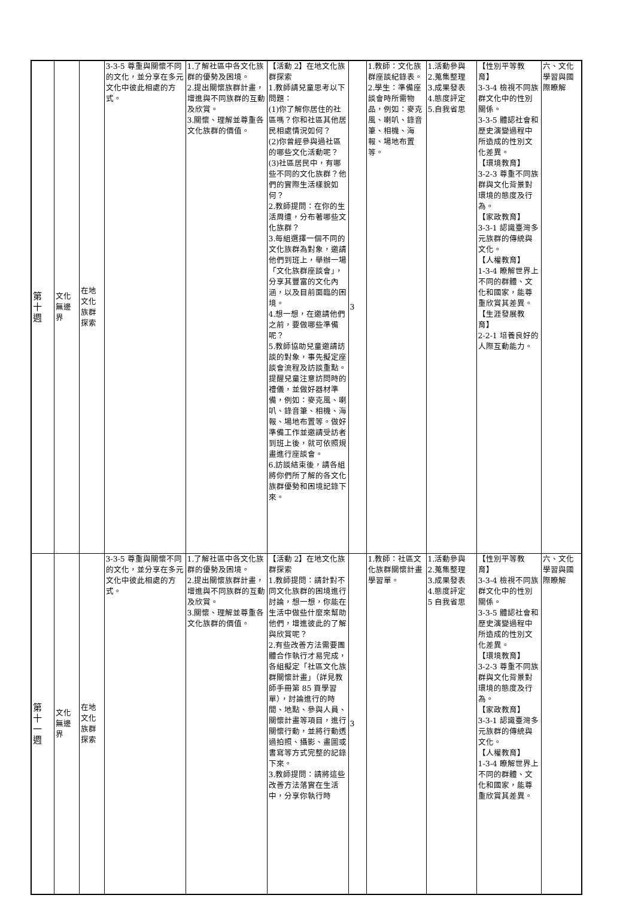| 第 十 週 | 文化 無邊 界 | 在地 文化 族群 探索 | 3-3-5 尊重與關懷不同的文化，並分享在多元文化中彼此相處的方式。 | 1.了解社區中各文化族群的優勢及困境。 2.提出關懷族群計畫，增進與不同族群的互動及欣賞。 3.關懷、理解並尊重各文化族群的價值。 | 【活動 2】在地文化族群探索 1.教師請兒童思考以下問題： (1)你了解你居住的社區嗎？你和社區其他居民相處情況如何？ (2)你曾經參與過社區的哪些文化活動呢？ (3)社區居民中，有哪些不同的文化族群？他們的實際生活樣貌如何？ 2.教師提問：在你的生活周遭，分布著哪些文化族群？ 3.每組選擇一個不同的文化族群為對象，邀請他們到班上，舉辦一場「文化族群座談會」，分享其豐富的文化內涵，以及目前面臨的困境。 4.想一想，在邀請他們之前，要做哪些準備呢？ 5.教師協助兒童邀請訪談的對象，事先擬定座談會流程及訪談重點。提醒兒童注意訪問時的禮儀，並做好器材準備，例如：麥克風、喇叭、錄音筆、相機、海報、場地布置等。做好準備工作並邀請受訪者到班上後，就可依照規畫進行座談會。 6.訪談結束後，請各組將你們所了解的各文化族群優勢和困境記錄下來。 | 3 | 1.教師：文化族群座談紀錄表。 2.學生：準備座談會時所需物品，例如：麥克風、喇叭、錄音筆、相機、海報、場地布置等。 | 1.活動參與 2.蒐集整理 3.成果發表 4.態度評定 5.自我省思 | 【性別平等教育】 3-3-4 檢視不同族群文化中的性別關係。 3-3-5 體認社會和歷史演變過程中所造成的性別文化差異。 【環境教育】 3-2-3 尊重不同族群與文化背景對環境的態度及行為。 【家政教育】 3-3-1 認識臺灣多元族群的傳統與文化。 【人權教育】 1-3-4 瞭解世界上不同的群體、文化和國家，能尊重欣賞其差異。 【生涯發展教育】 2-2-1 培養良好的人際互動能力。 | 六、文化學習與國際瞭解 |
| 第 十 一 週 | 文化 無邊 界 | 在地 文化 族群 探索 | 3-3-5 尊重與關懷不同的文化，並分享在多元文化中彼此相處的方式。 | 1.了解社區中各文化族群的優勢及困境。 2.提出關懷族群計畫，增進與不同族群的互動及欣賞。 3.關懷、理解並尊重各文化族群的價值。 | 【活動 2】在地文化族群探索 1.教師提問：請針對不同文化族群的困境進行討論，想一想，你能在生活中做些什麼來幫助他們，增進彼此的了解與欣賞呢？ 2.有些改善方法需要團體合作執行才易完成，各組擬定「社區文化族群關懷計畫」（詳見教師手冊第 85 頁學習單），討論進行的時間、地點、參與人員、關懷計畫等項目，進行關懷行動，並將行動透過拍照、攝影、畫圖或書寫等方式完整的記錄下來。 3.教師提問：請將這些改善方法落實在生活中，分享你執行時 | 3 | 1.教師：社區文化族群關懷計畫學習單。 | 1.活動參與 2.蒐集整理 3.成果發表 4.態度評定 5 自我省思 | 【性別平等教育】 3-3-4 檢視不同族群文化中的性別關係。 3-3-5 體認社會和歷史演變過程中所造成的性別文化差異。 【環境教育】 3-2-3 尊重不同族群與文化背景對環境的態度及行為。 【家政教育】 3-3-1 認識臺灣多元族群的傳統與文化。 【人權教育】 1-3-4 瞭解世界上不同的群體、文化和國家，能尊重欣賞其差異。 | 六、文化學習與國際瞭解 |